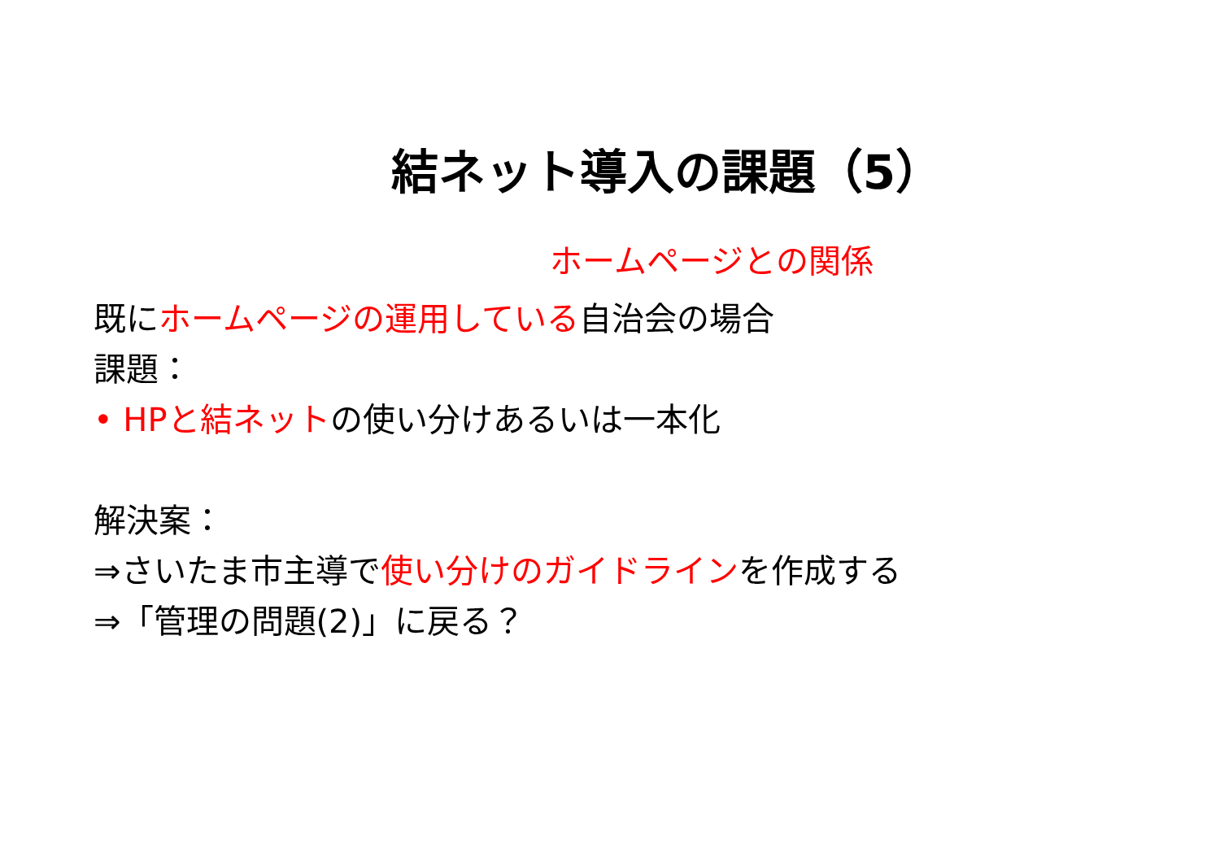結ネット導入の課題（5）
ホームページとの関係
既にホームページの運用している自治会の場合
課題：
• HPと結ネットの使い分けあるいは一本化
解決案：
⇒さいたま市主導で使い分けのガイドラインを作成する
⇒「管理の問題(2)」に戻る？